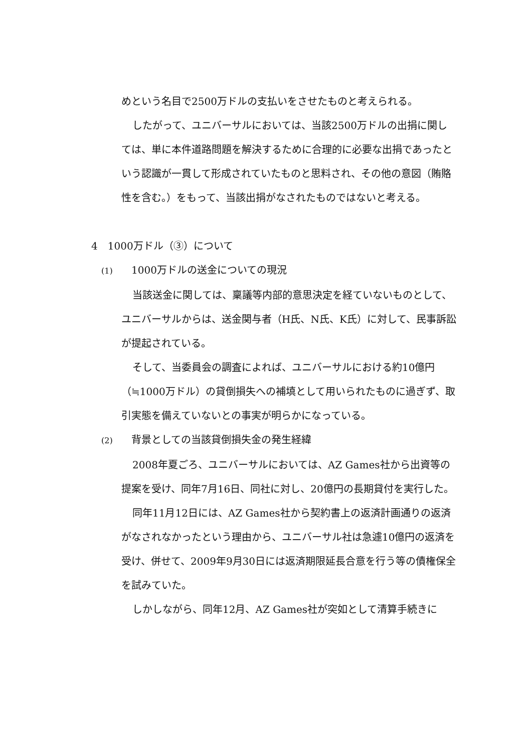めという名目で2500万ドルの支払いをさせたものと考えられる。
したがって、ユニバーサルにおいては、当該2500万ドルの出捐に関しては、単に本件道路問題を解決するために合理的に必要な出捐であったという認識が一貫して形成されていたものと思料され、その他の意図（賄賂性を含む。）をもって、当該出捐がなされたものではないと考える。
4　1000万ドル（③）について
(1) 1000万ドルの送金についての現況
当該送金に関しては、稟議等内部的意思決定を経ていないものとして、ユニバーサルからは、送金関与者（H氏、N氏、K氏）に対して、民事訴訟が提起されている。
そして、当委員会の調査によれば、ユニバーサルにおける約10億円（≒1000万ドル）の貸倒損失への補填として用いられたものに過ぎず、取引実態を備えていないとの事実が明らかになっている。
(2) 背景としての当該貸倒損失金の発生経緯
2008年夏ごろ、ユニバーサルにおいては、AZ Games社から出資等の提案を受け、同年7月16日、同社に対し、20億円の長期貸付を実行した。
同年11月12日には、AZ Games社から契約書上の返済計画通りの返済がなされなかったという理由から、ユニバーサル社は急遽10億円の返済を受け、併せて、2009年9月30日には返済期限延長合意を行う等の債権保全を試みていた。
しかしながら、同年12月、AZ Games社が突如として清算手続きに